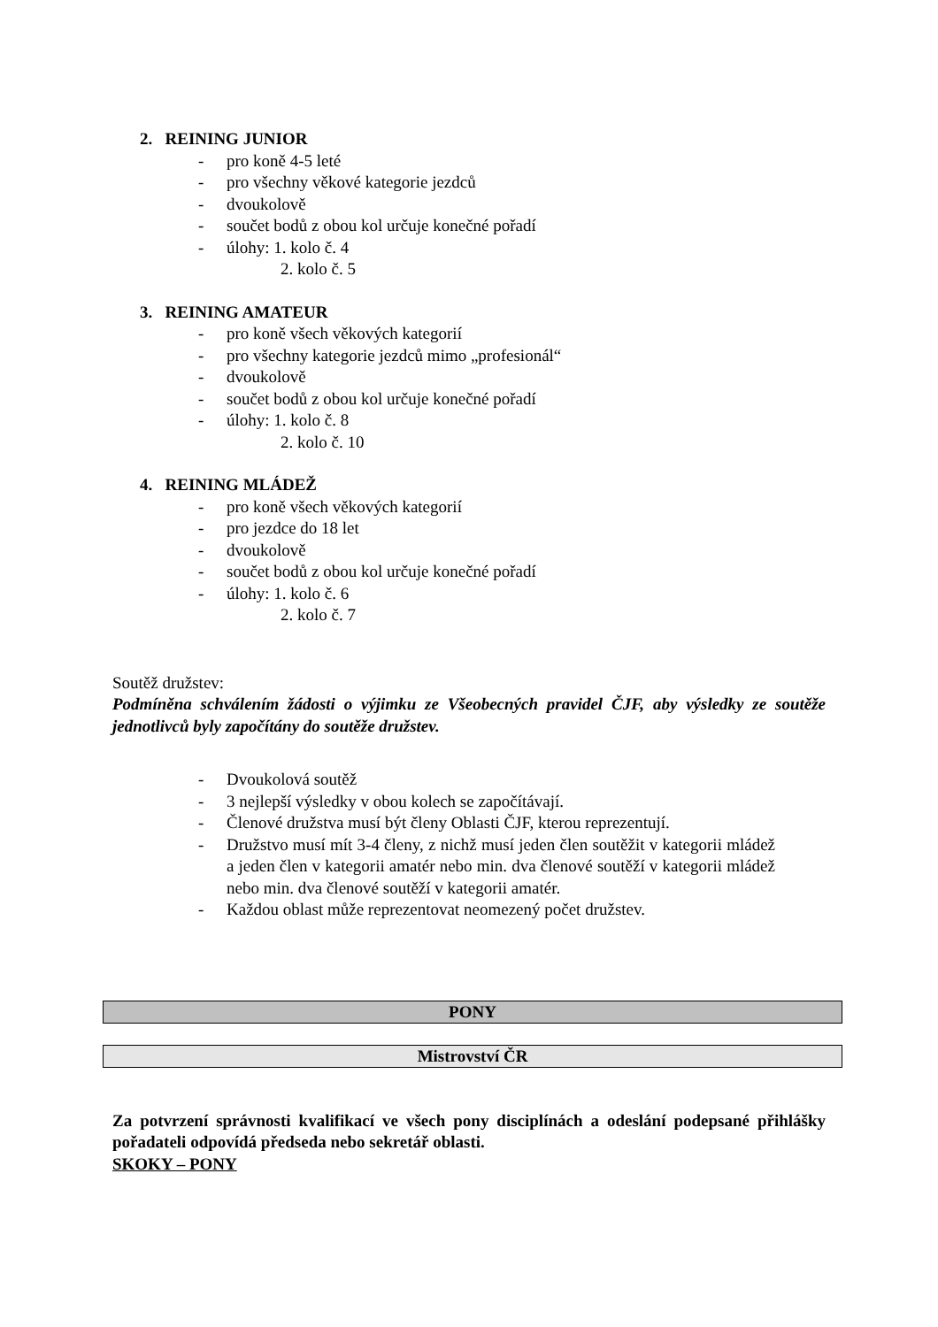2. REINING JUNIOR
- pro koně 4-5 leté
- pro všechny věkové kategorie jezdců
- dvoukolově
- součet bodů z obou kol určuje konečné pořadí
- úlohy: 1. kolo č. 4
2. kolo č. 5
3. REINING AMATEUR
- pro koně všech věkových kategorií
- pro všechny kategorie jezdců mimo „profesionál“
- dvoukolově
- součet bodů z obou kol určuje konečné pořadí
- úlohy: 1. kolo č. 8
2. kolo č. 10
4. REINING MLÁDEŽ
- pro koně všech věkových kategorií
- pro jezdce do 18 let
- dvoukolově
- součet bodů z obou kol určuje konečné pořadí
- úlohy: 1. kolo č. 6
2. kolo č. 7
Soutěž družstev:
Podmíněna schválením žádosti o výjimku ze Všeobecných pravidel ČJF, aby výsledky ze soutěže jednotlivců byly započítány do soutěže družstev.
- Dvoukolová soutěž
- 3 nejlepší výsledky v obou kolech se započítávají.
- Členové družstva musí být členy Oblasti ČJF, kterou reprezentují.
- Družstvo musí mít 3-4 členy, z nichž musí jeden člen soutěžit v kategorii mládež a jeden člen v kategorii amatér nebo min. dva členové soutěží v kategorii mládež nebo min. dva členové soutěží v kategorii amatér.
- Každou oblast může reprezentovat neomezený počet družstev.
PONY
Mistrovství ČR
Za potvrzení správnosti kvalifikací ve všech pony disciplínách a odeslání podepsané přihlášky pořadateli odpovídá předseda nebo sekretář oblasti.
SKOKY – PONY